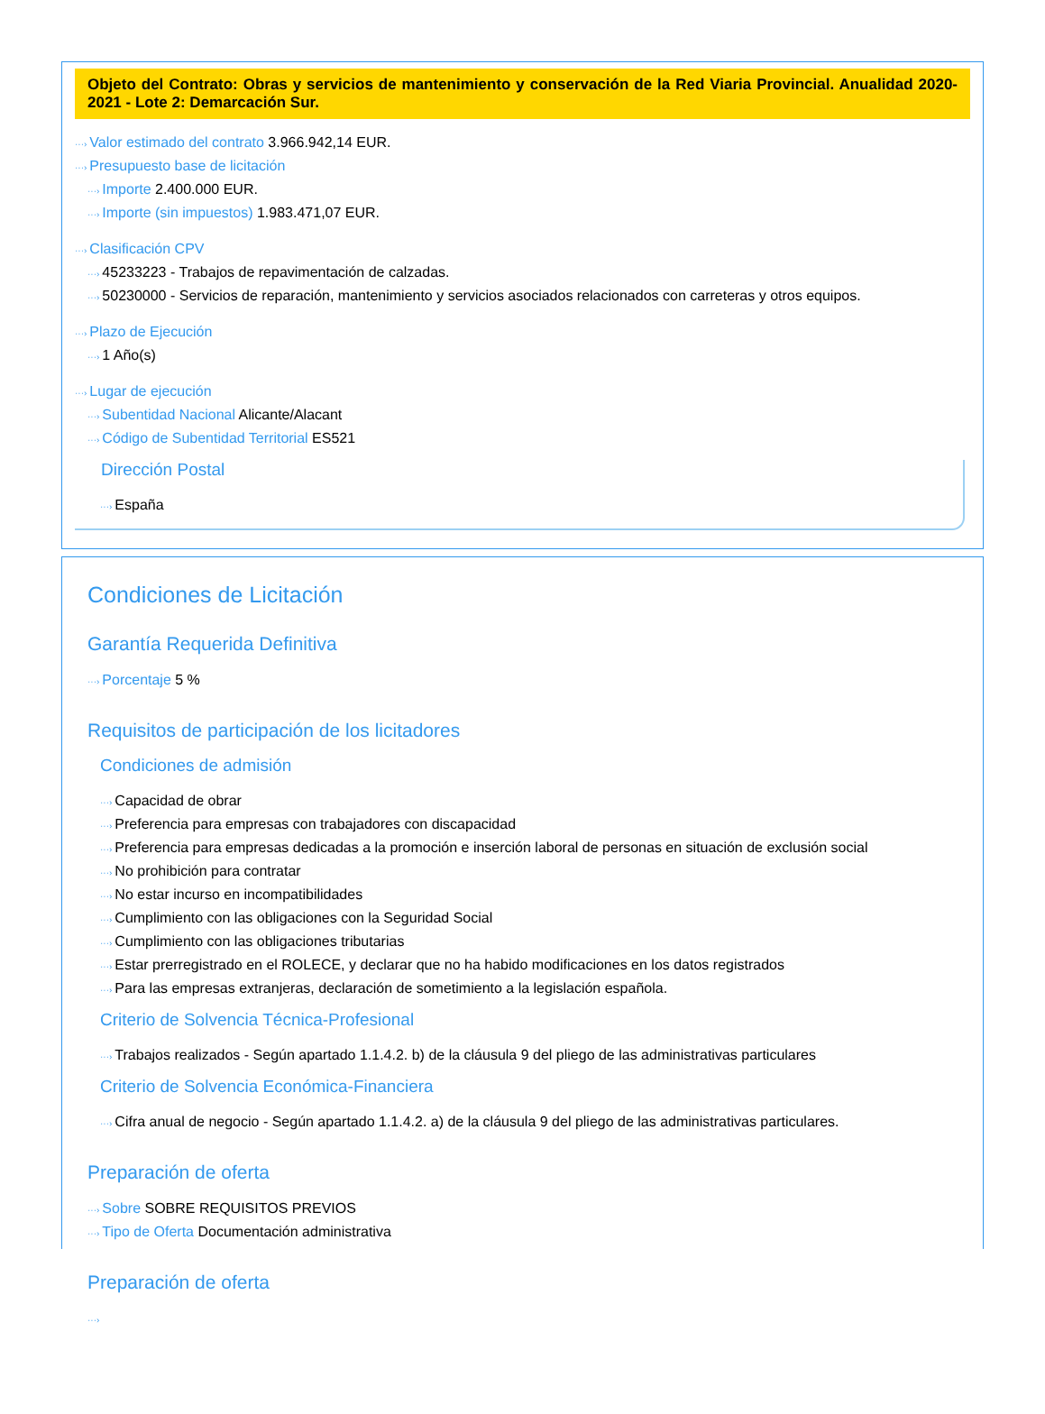Objeto del Contrato: Obras y servicios de mantenimiento y conservación de la Red Viaria Provincial. Anualidad 2020-2021 - Lote 2: Demarcación Sur.
···› Valor estimado del contrato 3.966.942,14 EUR.
···› Presupuesto base de licitación
···› Importe 2.400.000 EUR.
···› Importe (sin impuestos) 1.983.471,07 EUR.
···› Clasificación CPV
···› 45233223 - Trabajos de repavimentación de calzadas.
···› 50230000 - Servicios de reparación, mantenimiento y servicios asociados relacionados con carreteras y otros equipos.
···› Plazo de Ejecución
···› 1 Año(s)
···› Lugar de ejecución
···› Subentidad Nacional Alicante/Alacant
···› Código de Subentidad Territorial ES521
Dirección Postal
···› España
Condiciones de Licitación
Garantía Requerida Definitiva
···› Porcentaje 5 %
Requisitos de participación de los licitadores
Condiciones de admisión
···› Capacidad de obrar
···› Preferencia para empresas con trabajadores con discapacidad
···› Preferencia para empresas dedicadas a la promoción e inserción laboral de personas en situación de exclusión social
···› No prohibición para contratar
···› No estar incurso en incompatibilidades
···› Cumplimiento con las obligaciones con la Seguridad Social
···› Cumplimiento con las obligaciones tributarias
···› Estar prerregistrado en el ROLECE, y declarar que no ha habido modificaciones en los datos registrados
···› Para las empresas extranjeras, declaración de sometimiento a la legislación española.
Criterio de Solvencia Técnica-Profesional
···› Trabajos realizados - Según apartado 1.1.4.2. b) de la cláusula 9 del pliego de las administrativas particulares
Criterio de Solvencia Económica-Financiera
···› Cifra anual de negocio - Según apartado 1.1.4.2. a) de la cláusula 9 del pliego de las administrativas particulares.
Preparación de oferta
···› Sobre SOBRE REQUISITOS PREVIOS
···› Tipo de Oferta Documentación administrativa
Preparación de oferta
···›